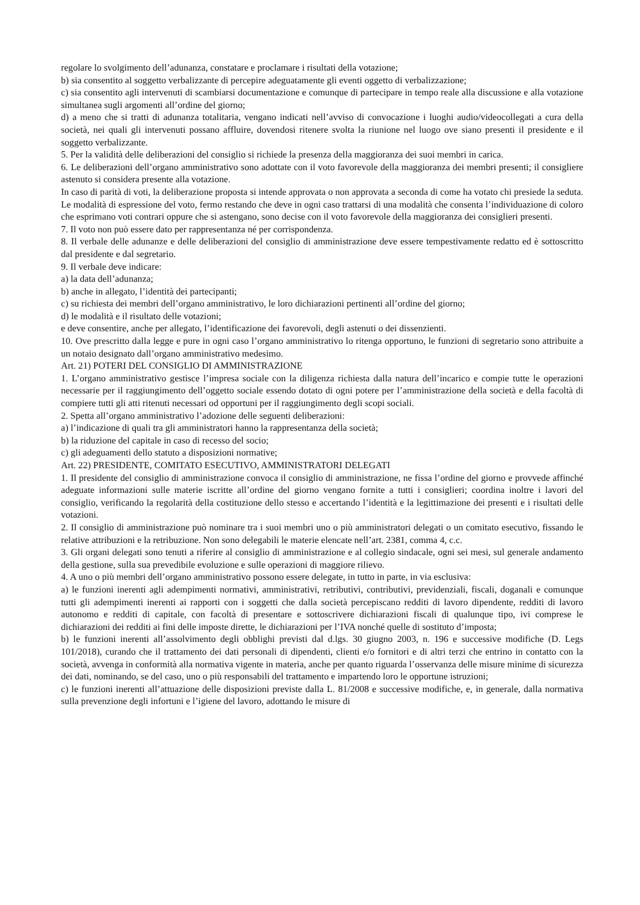regolare lo svolgimento dell’adunanza, constatare e proclamare i risultati della votazione;
b) sia consentito al soggetto verbalizzante di percepire adeguatamente gli eventi oggetto di verbalizzazione;
c) sia consentito agli intervenuti di scambiarsi documentazione e comunque di partecipare in tempo reale alla discussione e alla votazione simultanea sugli argomenti all’ordine del giorno;
d) a meno che si tratti di adunanza totalitaria, vengano indicati nell’avviso di convocazione i luoghi audio/videocollegati a cura della società, nei quali gli intervenuti possano affluire, dovendosi ritenere svolta la riunione nel luogo ove siano presenti il presidente e il soggetto verbalizzante.
5. Per la validità delle deliberazioni del consiglio si richiede la presenza della maggioranza dei suoi membri in carica.
6. Le deliberazioni dell’organo amministrativo sono adottate con il voto favorevole della maggioranza dei membri presenti; il consigliere astenuto si considera presente alla votazione.
In caso di parità di voti, la deliberazione proposta si intende approvata o non approvata a seconda di come ha votato chi presiede la seduta. Le modalità di espressione del voto, fermo restando che deve in ogni caso trattarsi di una modalità che consenta l’individuazione di coloro che esprimano voti contrari oppure che si astengano, sono decise con il voto favorevole della maggioranza dei consiglieri presenti.
7. Il voto non può essere dato per rappresentanza né per corrispondenza.
8. Il verbale delle adunanze e delle deliberazioni del consiglio di amministrazione deve essere tempestivamente redatto ed è sottoscritto dal presidente e dal segretario.
9. Il verbale deve indicare:
a) la data dell’adunanza;
b) anche in allegato, l’identità dei partecipanti;
c) su richiesta dei membri dell’organo amministrativo, le loro dichiarazioni pertinenti all’ordine del giorno;
d) le modalità e il risultato delle votazioni;
e deve consentire, anche per allegato, l’identificazione dei favorevoli, degli astenuti o dei dissenzienti.
10. Ove prescritto dalla legge e pure in ogni caso l’organo amministrativo lo ritenga opportuno, le funzioni di segretario sono attribuite a un notaio designato dall’organo amministrativo medesimo.
Art. 21) POTERI DEL CONSIGLIO DI AMMINISTRAZIONE
1. L’organo amministrativo gestisce l’impresa sociale con la diligenza richiesta dalla natura dell’incarico e compie tutte le operazioni necessarie per il raggiungimento dell’oggetto sociale essendo dotato di ogni potere per l’amministrazione della società e della facoltà di compiere tutti gli atti ritenuti necessari od opportuni per il raggiungimento degli scopi sociali.
2. Spetta all’organo amministrativo l’adozione delle seguenti deliberazioni:
a) l’indicazione di quali tra gli amministratori hanno la rappresentanza della società;
b) la riduzione del capitale in caso di recesso del socio;
c) gli adeguamenti dello statuto a disposizioni normative;
Art. 22) PRESIDENTE, COMITATO ESECUTIVO, AMMINISTRATORI DELEGATI
1. Il presidente del consiglio di amministrazione convoca il consiglio di amministrazione, ne fissa l’ordine del giorno e provvede affinché adeguate informazioni sulle materie iscritte all’ordine del giorno vengano fornite a tutti i consiglieri; coordina inoltre i lavori del consiglio, verificando la regolarità della costituzione dello stesso e accertando l’identità e la legittimazione dei presenti e i risultati delle votazioni.
2. Il consiglio di amministrazione può nominare tra i suoi membri uno o più amministratori delegati o un comitato esecutivo, fissando le relative attribuzioni e la retribuzione. Non sono delegabili le materie elencate nell’art. 2381, comma 4, c.c.
3. Gli organi delegati sono tenuti a riferire al consiglio di amministrazione e al collegio sindacale, ogni sei mesi, sul generale andamento della gestione, sulla sua prevedibile evoluzione e sulle operazioni di maggiore rilievo.
4. A uno o più membri dell’organo amministrativo possono essere delegate, in tutto in parte, in via esclusiva:
a) le funzioni inerenti agli adempimenti normativi, amministrativi, retributivi, contributivi, previdenziali, fiscali, doganali e comunque tutti gli adempimenti inerenti ai rapporti con i soggetti che dalla società percepiscano redditi di lavoro dipendente, redditi di lavoro autonomo e redditi di capitale, con facoltà di presentare e sottoscrivere dichiarazioni fiscali di qualunque tipo, ivi comprese le dichiarazioni dei redditi ai fini delle imposte dirette, le dichiarazioni per l’IVA nonché quelle di sostituto d’imposta;
b) le funzioni inerenti all’assolvimento degli obblighi previsti dal d.lgs. 30 giugno 2003, n. 196 e successive modifiche (D. Legs 101/2018), curando che il trattamento dei dati personali di dipendenti, clienti e/o fornitori e di altri terzi che entrino in contatto con la società, avvenga in conformità alla normativa vigente in materia, anche per quanto riguarda l’osservanza delle misure minime di sicurezza dei dati, nominando, se del caso, uno o più responsabili del trattamento e impartendo loro le opportune istruzioni;
c) le funzioni inerenti all’attuazione delle disposizioni previste dalla L. 81/2008 e successive modifiche, e, in generale, dalla normativa sulla prevenzione degli infortuni e l’igiene del lavoro, adottando le misure di